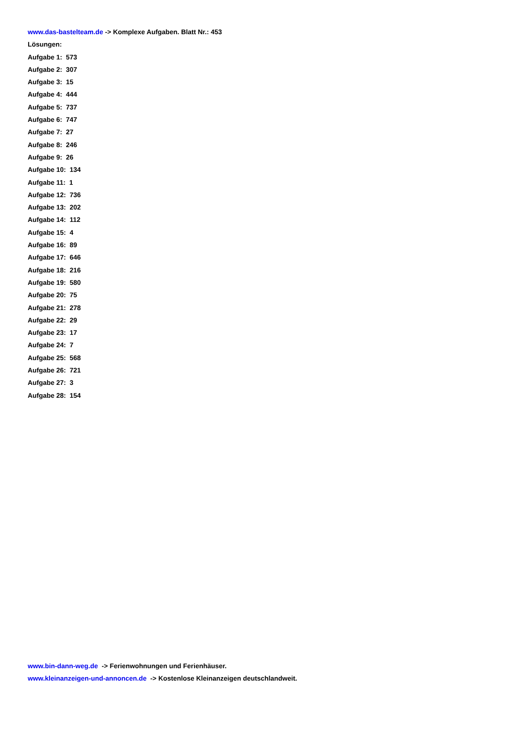www.das-bastelteam.de -> Komplexe Aufgaben. Blatt Nr.: 453
Lösungen:
Aufgabe 1: 573
Aufgabe 2: 307
Aufgabe 3: 15
Aufgabe 4: 444
Aufgabe 5: 737
Aufgabe 6: 747
Aufgabe 7: 27
Aufgabe 8: 246
Aufgabe 9: 26
Aufgabe 10: 134
Aufgabe 11: 1
Aufgabe 12: 736
Aufgabe 13: 202
Aufgabe 14: 112
Aufgabe 15: 4
Aufgabe 16: 89
Aufgabe 17: 646
Aufgabe 18: 216
Aufgabe 19: 580
Aufgabe 20: 75
Aufgabe 21: 278
Aufgabe 22: 29
Aufgabe 23: 17
Aufgabe 24: 7
Aufgabe 25: 568
Aufgabe 26: 721
Aufgabe 27: 3
Aufgabe 28: 154
www.bin-dann-weg.de -> Ferienwohnungen und Ferienhäuser.
www.kleinanzeigen-und-annoncen.de -> Kostenlose Kleinanzeigen deutschlandweit.